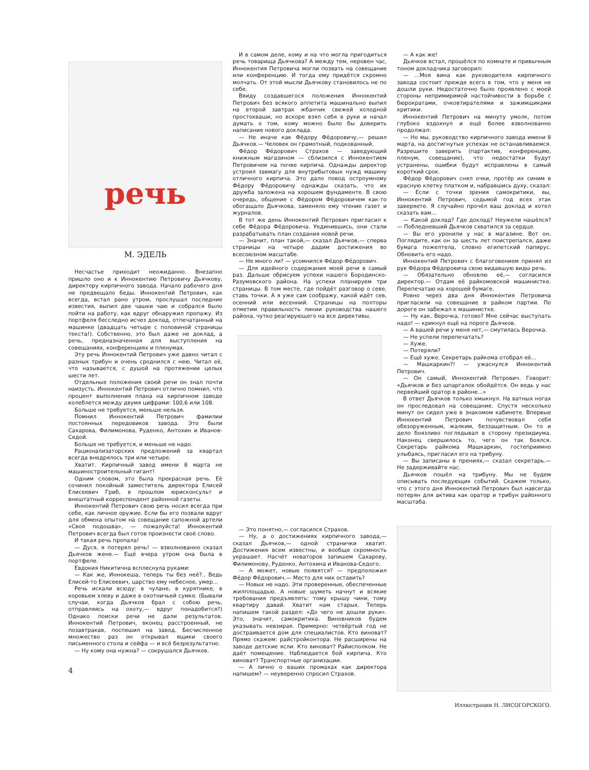речь
М. ЭДЕЛЬ
Несчастье приходит неожиданно. Внезапно пришло оно и к Иннокентию Петровичу Дьячкову, директору кирпичного завода. Начало рабочего дня не предвещало беды. Иннокентий Петрович, как всегда, встал рано утром, прослушал последние известия, выпил две чашки чаю и собрался было пойти на работу, как вдруг обнаружил пропажу. Из портфеля бесследно исчез доклад, отпечатанный на машинке (двадцать четыре с половиной страницы текста!). Собственно, это был даже не доклад, а речь, предназначенная для выступления на совещаниях, конференциях и пленумах.
Эту речь Иннокентий Петрович уже давно читал с разных трибун и очень сроднился с нею. Читал её, что называется, с душой на протяжении целых шести лет.
Отдельные положения своей речи он знал почти наизусть. Иннокентий Петрович отлично помнил, что процент выполнения плана на кирпичном заводе колеблется между двумя цифрами: 100,6 или 108.
Больше не требуется, меньше нельзя.
Помнил Иннокентий Петрович фамилии постоянных передовиков завода. Это были Сахарова, Филимонова, Руденко, Антохин и Иванов-Седой.
Больше не требуется, и меньше не надо.
Рационализаторских предложений за квартал всегда внедрялось три или четыре.
Хватит. Кирпичный завод имени 8 марта не машиностроительный гигант!
Одним словом, это была прекрасная речь. Её сочинил покойный заместитель директора Елисей Елисеевич Гриб, в прошлом юрисконсульт и внештатный корреспондент районной газеты.
Иннокентий Петрович свою речь носил всегда при себе, как личное оружие. Если бы его позвали вдруг для обмена опытом на совещание сапожной артели «Своя подошва», — пожалуйста! Иннокентий Петрович всегда был готов произнести своё слово.
И такая речь пропала!
— Дуся, я потерял речь! — взволнованно сказал Дьячков жене.— Ещё вчера утром она была в портфеле.
Евдокия Никитична всплеснула руками:
— Как же, Иннокеша, теперь ты без неё?.. Ведь Елисей-то Елисеевич, царство ему небесное, умер...
Речь искали всюду: в чулане, в курятнике, в коровьем хлеву и даже в охотничьей сумке. (Бывали случаи, когда Дьячков брал с собою речь, отправляясь на охоту,— вдруг понадобится?) Однако поиски речи не дали результатов. Иннокентий Петрович, вконец расстроенный, не позавтракав, поспешил на завод. Бесчисленное множество раз он открывал ящики своего письменного стола и сейфа — и всё безрезультатно.
— Ну кому она нужна? — сокрушался Дьячков.
4
И в самом деле, кому и на что могла пригодиться речь товарища Дьячкова? А между тем, неровен час, Иннокентия Петровича могли позвать на совещание или конференцию. И тогда ему придётся скромно молчать. От этой мысли Дьячкову становилось не по себе.
Ввиду создавшегося положения Иннокентий Петрович без всякого аппетита машинально выпил на второй завтрак жбанчик свежей холодной простокваши, но вскоре взял себя в руки и начал думать о том, кому можно было бы доверить написание нового доклада.
— Не иначе как Фёдору Фёдоровичу,— решил Дьячков.— Человек он грамотный, подкованный.
Фёдор Фёдорович Страхов — заведующий книжным магазином — сблизился с Иннокентием Петровичем на почве кирпича. Однажды директор устроил завмагу для внутрибытовых нужд машину отличного кирпича. Это дало повод остроумному Фёдору Фёдоровичу однажды сказать, что их дружба заложена на хорошем фундаменте. В свою очередь, общение с Фёдором Фёдоровичем как-то обогащало Дьячкова, заменяло ему чтение газет и журналов.
В тот же день Иннокентий Петрович пригласил к себе Фёдора Фёдоровича. Уединившись, они стали разрабатывать план создания новой речи.
— Значит, план такой,— сказал Дьячков,— сперва страницы на четыре дадим достижения во всесоюзном масштабе.
— Не много ли? — усомнился Фёдор Фёдорович.
— Для идейного содержания моей речи в самый раз. Дальше обрисуем успехи нашего Бородинско-Разумовского района. На успехи планируем три страницы. В том месте, где пойдёт разговор о севе, ставь точки. А я уже сам соображу, какой идёт сев, осенний или весенний. Страницы на полторы отметим правильность линии руководства нашего района, чутко реагирующего на все директивы.
— Это понятно,— согласился Страхов.
— Ну, а о достижениях кирпичного завода,— сказал Дьячков,— одной странички хватит. Достижения всем известны, и вообще скромность украшает. Насчёт новаторов запишем Сахарову, Филимонову, Руденко, Антохина и Иванова-Седого.
— А может, новые появятся? — предположил Фёдор Фёдорович.— Место для них оставить?
— Новых не надо. Эти проверенные, обеспеченные жилплощадью. А новые шуметь начнут и всякие требования предъявлять: тому крышу чини, тому квартиру давай. Хватит нам старых. Теперь напишем такой раздел: «До чего не дошли руки». Это, значит, самокритика. Виновников будем указывать невзирая. Примерно: четвёртый год не достраивается дом для специалистов. Кто виноват? Прямо скажем: райстройконтора. Не расширены на заводе детские ясли. Кто виноват? Райисполком. Не даёт помещение. Наблюдается бой кирпича. Кто виноват? Транспортные организации.
— А лично о ваших промахах как директора напишем? — неуверенно спросил Страхов.
— А как же!
Дьячков встал, прошёлся по комнате и привычным тоном докладчика заговорил:
— ...Моя вина как руководителя кирпичного завода состоит прежде всего в том, что у меня не дошли руки. Недостаточно было проявлено с моей стороны непримиримой настойчивости в борьбе с бюрократами, очковтирателями и зажимщиками критики.
Иннокентий Петрович на минуту умолк, потом глубоко вздохнул и ещё более взволнованно продолжал:
— Но мы, руководство кирпичного завода имени 8 марта, на достигнутых успехах не останавливаемся. Разрешите заверить (партактив, конференцию, пленум, совещание), что недостатки будут устранены, ошибки будут исправлены в самый короткий срок.
Фёдор Фёдорович снял очки, протёр их синим в красную клетку платком и, набравшись духу, сказал:
— Если с точки зрения самокритики, вы, Иннокентий Петрович, седьмой год всех этак заверяете. Я случайно прочёл ваш доклад и хотел сказать вам...
— Какой доклад? Где доклад? Неужели нашёлся? — Побледневший Дьячков схватился за сердце.
— Вы его уронили у нас в магазине. Вот он. Поглядите, как он за шесть лет поистрепался, даже бумага пожелтела, словно египетский папирус. Обновить его надо.
Иннокентий Петрович с благоговением принял из рук Фёдора Фёдоровича свою видавшую виды речь.
— Обязательно обновлю её,— согласился директор.— Отдам её райкомовской машинистке. Перепечатаю на хорошей бумаге.
Ровно через два дня Иннокентия Петровича пригласили на совещание в райком партии. По дороге он забежал к машинистке.
— Ну как, Верочка, готово? Мне сейчас выступать надо! — крикнул ещё на пороге Дьячков.
— А вашей речи у меня нет,— смутилась Верочка.
— Не успели перепечатать?
— Хуже.
— Потеряли?
— Ещё хуже. Секретарь райкома отобрал её...
— Машкаркин?! — ужаснулся Иннокентий Петрович.
— Он самый, Иннокентий Петрович. Говорит: «Дьячков и без шпаргалок обойдётся. Он ведь у нас первейший оратор в районе...»
В ответ Дьячков только хмыкнул. На ватных ногах он проследовал на совещание. Спустя несколько минут он сидел уже в знакомом кабинете. Впервые Иннокентий Петрович почувствовал себя обезоруженным, жалким, беззащитным. Он то и дело боязливо поглядывал в сторону президиума. Наконец свершилось то, чего он так боялся. Секретарь райкома Машкаркин, гостеприимно улыбаясь, пригласил его на трибуну.
— Вы записаны в прениях,— сказал секретарь.— Не задерживайте нас.
Дьячков пошёл на трибуну. Мы не будем описывать последующих событий. Скажем только, что с этого дня Иннокентий Петрович был навсегда потерян для актива как оратор и трибун районного масштаба.
Иллюстрации Н. ЛИСОГОРСКОГО.